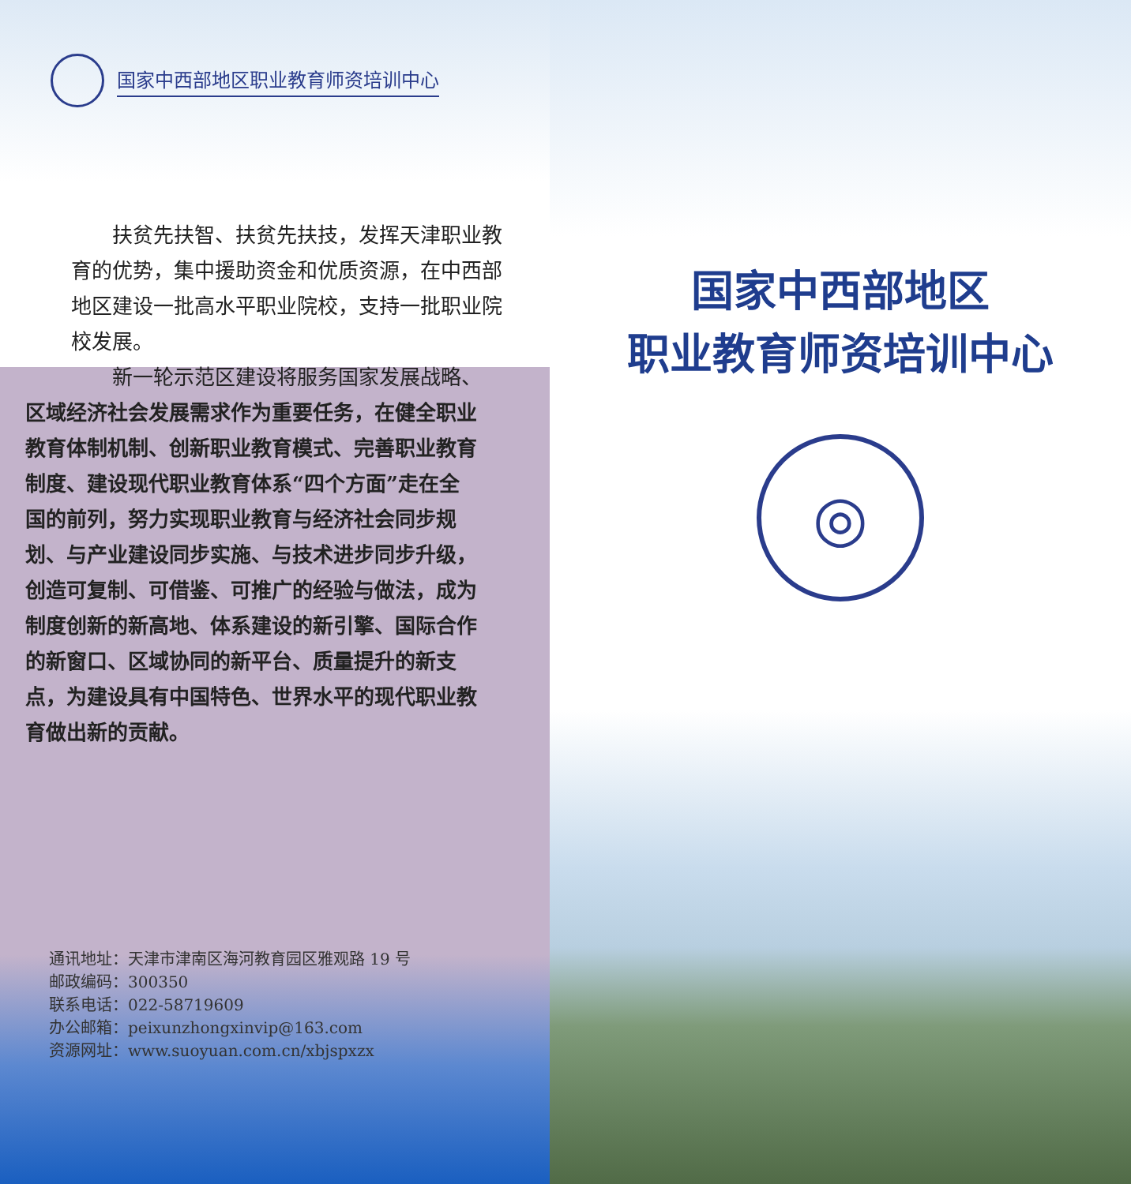国家中西部地区职业教育师资培训中心
　　扶贫先扶智、扶贫先扶技，发挥天津职业教育的优势，集中援助资金和优质资源，在中西部地区建设一批高水平职业院校，支持一批职业院校发展。
　　新一轮示范区建设将服务国家发展战略、
区域经济社会发展需求作为重要任务，在健全职业教育体制机制、创新职业教育模式、完善职业教育制度、建设现代职业教育体系“四个方面”走在全国的前列，努力实现职业教育与经济社会同步规划、与产业建设同步实施、与技术进步同步升级，创造可复制、可借鉴、可推广的经验与做法，成为制度创新的新高地、体系建设的新引擎、国际合作的新窗口、区域协同的新平台、质量提升的新支点，为建设具有中国特色、世界水平的现代职业教育做出新的贡献。
通讯地址：天津市津南区海河教育园区雅观路 19 号
邮政编码：300350
联系电话：022-58719609
办公邮箱：peixunzhongxinvip@163.com
资源网址：www.suoyuan.com.cn/xbjspxzx
国家中西部地区
职业教育师资培训中心
◎